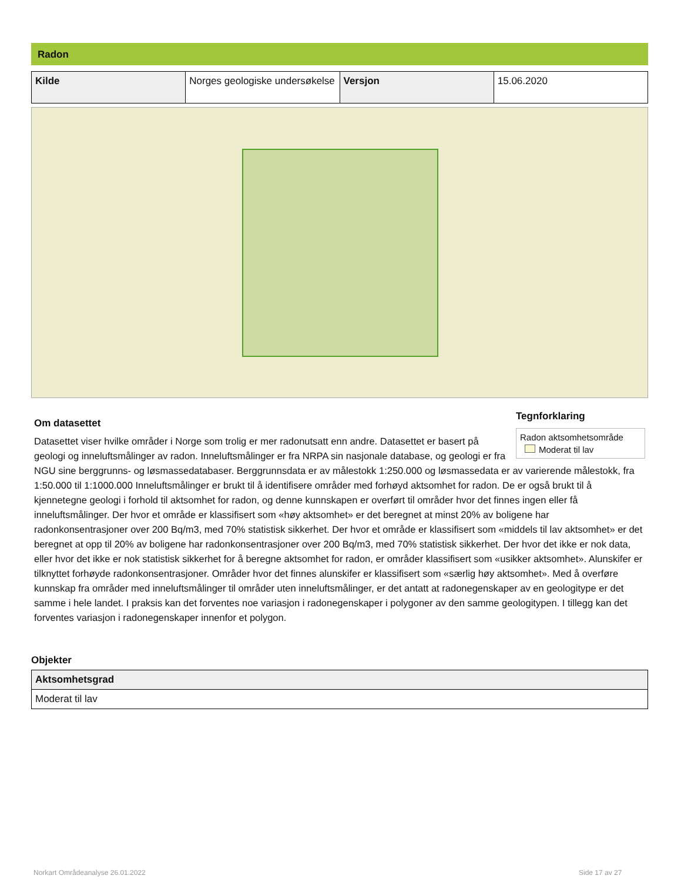Radon
| Kilde | Norges geologiske undersøkelse | Versjon | 15.06.2020 |
Tegnforklaring
Radon aktsomhetsområde
Moderat til lav
Om datasettet
Datasettet viser hvilke områder i Norge som trolig er mer radonutsatt enn andre. Datasettet er basert på geologi og inneluftsmålinger av radon. Inneluftsmålinger er fra NRPA sin nasjonale database, og geologi er fra NGU sine berggrunns- og løsmassedatabaser. Berggrunnsdata er av målestokk 1:250.000 og løsmassedata er av varierende målestokk, fra 1:50.000 til 1:1000.000 Inneluftsmålinger er brukt til å identifisere områder med forhøyd aktsomhet for radon. De er også brukt til å kjennetegne geologi i forhold til aktsomhet for radon, og denne kunnskapen er overført til områder hvor det finnes ingen eller få inneluftsmålinger. Der hvor et område er klassifisert som «høy aktsomhet» er det beregnet at minst 20% av boligene har radonkonsentrasjoner over 200 Bq/m3, med 70% statistisk sikkerhet. Der hvor et område er klassifisert som «middels til lav aktsomhet» er det beregnet at opp til 20% av boligene har radonkonsentrasjoner over 200 Bq/m3, med 70% statistisk sikkerhet. Der hvor det ikke er nok data, eller hvor det ikke er nok statistisk sikkerhet for å beregne aktsomhet for radon, er områder klassifisert som «usikker aktsomhet». Alunskifer er tilknyttet forhøyde radonkonsentrasjoner. Områder hvor det finnes alunskifer er klassifisert som «særlig høy aktsomhet». Med å overføre kunnskap fra områder med inneluftsmålinger til områder uten inneluftsmålinger, er det antatt at radonegenskaper av en geologitype er det samme i hele landet. I praksis kan det forventes noe variasjon i radonegenskaper i polygoner av den samme geologitypen. I tillegg kan det forventes variasjon i radonegenskaper innenfor et polygon.
Objekter
| Aktsomhetsgrad |
| --- |
| Moderat til lav |
Norkart Områdeanalyse 26.01.2022
Side 17 av 27